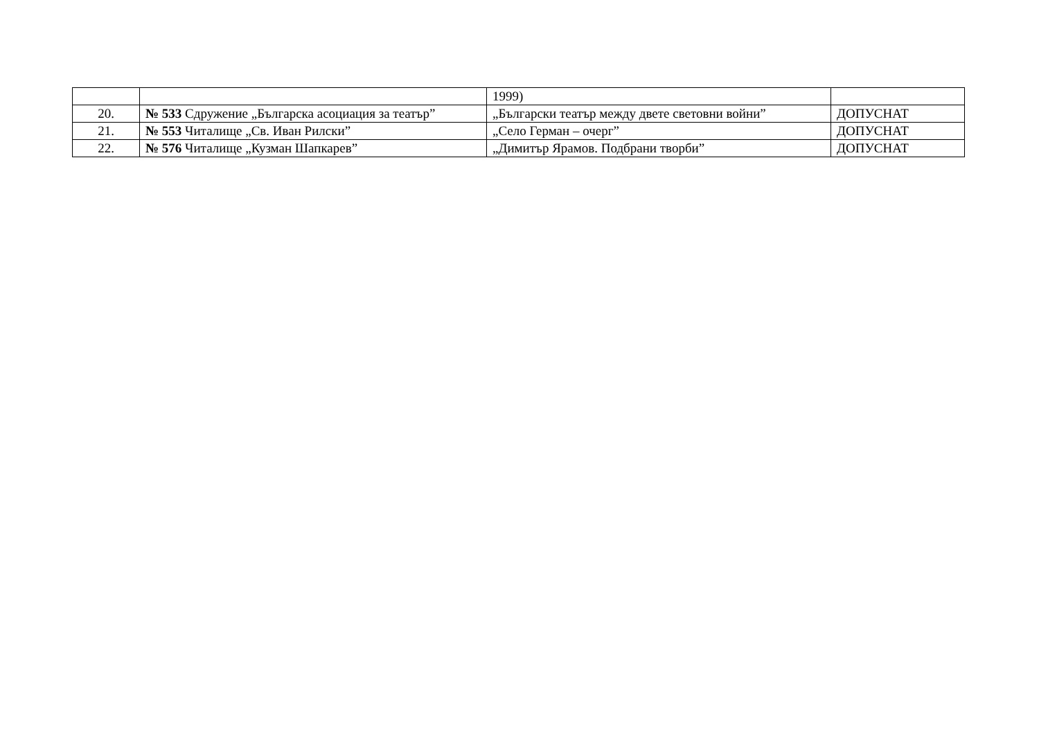| | | 1999) | |
| 20. | № 533 Сдружение „Българска асоциация за театър” | „Български театър между двете световни войни” | ДОПУСНАТ |
| 21. | № 553 Читалище „Св. Иван Рилски” | „Село Герман – очерг” | ДОПУСНАТ |
| 22. | № 576 Читалище „Кузман Шапкарев” | „Димитър Ярамов. Подбрани творби” | ДОПУСНАТ |